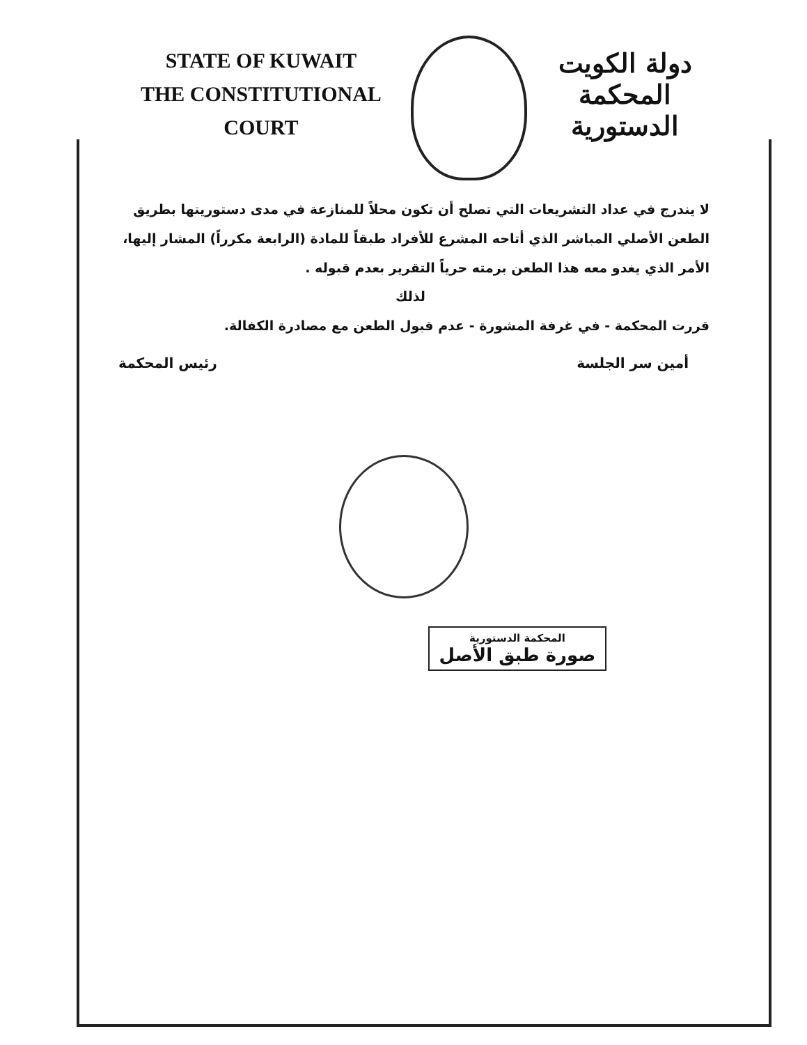STATE OF KUWAIT
THE CONSTITUTIONAL COURT
دولة الكويت
المحكمة الدستورية
لا يندرج في عداد التشريعات التي تصلح أن تكون محلاً للمنازعة في مدى دستوريتها بطريق الطعن الأصلي المباشر الذي أتاحه المشرع للأفراد طبقاً للمادة (الرابعة مكرراً) المشار إليها، الأمر الذي يغدو معه هذا الطعن برمته حرياً التقرير بعدم قبوله .
لذلك
قررت المحكمة - في غرفة المشورة - عدم قبول الطعن مع مصادرة الكفالة.
أمين سر الجلسة رئيس المحكمة
المحكمة الدستورية
صورة طبق الأصل